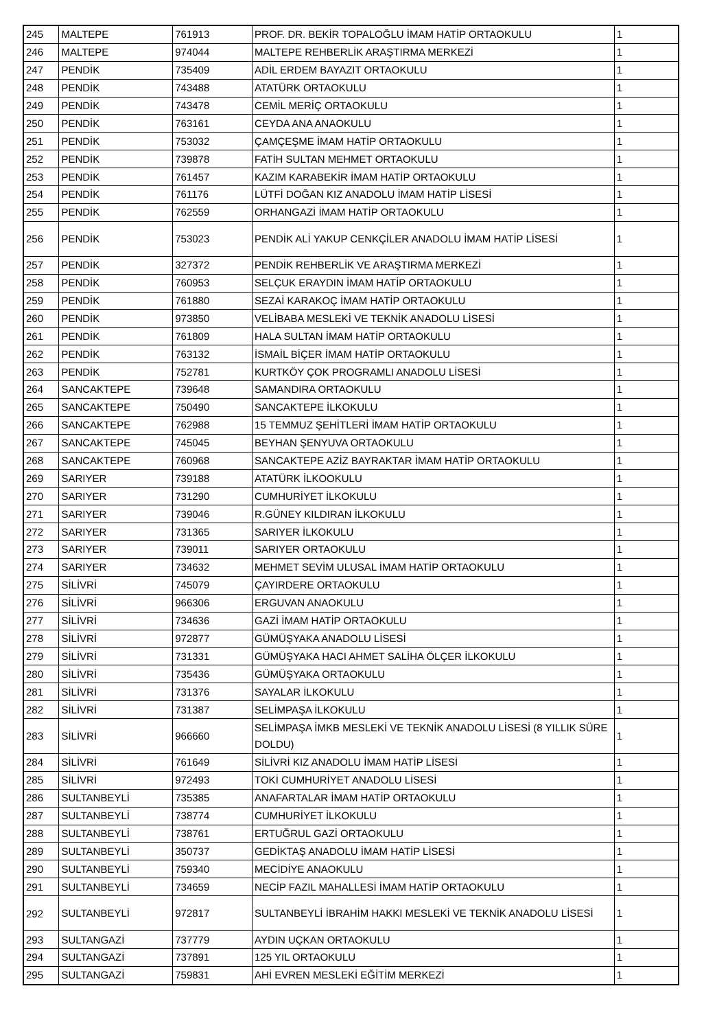| 245 | MALTEPE | 761913 | PROF. DR. BEKİR TOPALOĞLU İMAM HATİP ORTAOKULU | 1 |
| 246 | MALTEPE | 974044 | MALTEPE REHBERLİK ARAŞTIRMA MERKEZİ | 1 |
| 247 | PENDİK | 735409 | ADİL ERDEM BAYAZIT ORTAOKULU | 1 |
| 248 | PENDİK | 743488 | ATATÜRK ORTAOKULU | 1 |
| 249 | PENDİK | 743478 | CEMİL MERİÇ ORTAOKULU | 1 |
| 250 | PENDİK | 763161 | CEYDA ANA ANAOKULU | 1 |
| 251 | PENDİK | 753032 | ÇAMÇEŞME İMAM HATİP ORTAOKULU | 1 |
| 252 | PENDİK | 739878 | FATİH SULTAN MEHMET ORTAOKULU | 1 |
| 253 | PENDİK | 761457 | KAZIM KARABEKİR İMAM HATİP ORTAOKULU | 1 |
| 254 | PENDİK | 761176 | LÜTFİ DOĞAN KIZ ANADOLU İMAM HATİP LİSESİ | 1 |
| 255 | PENDİK | 762559 | ORHANGAZİ İMAM HATİP ORTAOKULU | 1 |
| 256 | PENDİK | 753023 | PENDİK ALİ YAKUP CENKÇİLER ANADOLU İMAM HATİP LİSESİ | 1 |
| 257 | PENDİK | 327372 | PENDİK REHBERLİK VE ARAŞTIRMA MERKEZİ | 1 |
| 258 | PENDİK | 760953 | SELÇUK ERAYDIN İMAM HATİP ORTAOKULU | 1 |
| 259 | PENDİK | 761880 | SEZAİ KARAKOÇ İMAM HATİP ORTAOKULU | 1 |
| 260 | PENDİK | 973850 | VELİBABA MESLEKİ VE TEKNİK ANADOLU LİSESİ | 1 |
| 261 | PENDİK | 761809 | HALA SULTAN İMAM HATİP ORTAOKULU | 1 |
| 262 | PENDİK | 763132 | İSMAİL BİÇER İMAM HATİP ORTAOKULU | 1 |
| 263 | PENDİK | 752781 | KURTKÖY ÇOK PROGRAMLI ANADOLU LİSESİ | 1 |
| 264 | SANCAKTEPE | 739648 | SAMANDIRA ORTAOKULU | 1 |
| 265 | SANCAKTEPE | 750490 | SANCAKTEPE İLKOKULU | 1 |
| 266 | SANCAKTEPE | 762988 | 15 TEMMUZ ŞEHİTLERİ İMAM HATİP ORTAOKULU | 1 |
| 267 | SANCAKTEPE | 745045 | BEYHAN ŞENYUVA ORTAOKULU | 1 |
| 268 | SANCAKTEPE | 760968 | SANCAKTEPE AZİZ BAYRAKTAR İMAM HATİP ORTAOKULU | 1 |
| 269 | SARIYER | 739188 | ATATÜRK İLKOOKULU | 1 |
| 270 | SARIYER | 731290 | CUMHURİYET İLKOKULU | 1 |
| 271 | SARIYER | 739046 | R.GÜNEY KILDIRAN İLKOKULU | 1 |
| 272 | SARIYER | 731365 | SARIYER İLKOKULU | 1 |
| 273 | SARIYER | 739011 | SARIYER ORTAOKULU | 1 |
| 274 | SARIYER | 734632 | MEHMET SEVİM ULUSAL İMAM HATİP ORTAOKULU | 1 |
| 275 | SİLİVRİ | 745079 | ÇAYIRDERE ORTAOKULU | 1 |
| 276 | SİLİVRİ | 966306 | ERGUVAN ANAOKULU | 1 |
| 277 | SİLİVRİ | 734636 | GAZİ İMAM HATİP ORTAOKULU | 1 |
| 278 | SİLİVRİ | 972877 | GÜMÜŞYAKA ANADOLU LİSESİ | 1 |
| 279 | SİLİVRİ | 731331 | GÜMÜŞYAKA HACI AHMET SALİHA ÖLÇER İLKOKULU | 1 |
| 280 | SİLİVRİ | 735436 | GÜMÜŞYAKA ORTAOKULU | 1 |
| 281 | SİLİVRİ | 731376 | SAYALAR İLKOKULU | 1 |
| 282 | SİLİVRİ | 731387 | SELİMPAŞA İLKOKULU | 1 |
| 283 | SİLİVRİ | 966660 | SELİMPAŞA İMKB MESLEKİ VE TEKNİK ANADOLU LİSESİ (8 YILLIK SÜRE DOLDU) | 1 |
| 284 | SİLİVRİ | 761649 | SİLİVRİ KIZ ANADOLU İMAM HATİP LİSESİ | 1 |
| 285 | SİLİVRİ | 972493 | TOKİ CUMHURİYET ANADOLU LİSESİ | 1 |
| 286 | SULTANBEYLİ | 735385 | ANAFARTALAR İMAM HATİP ORTAOKULU | 1 |
| 287 | SULTANBEYLİ | 738774 | CUMHURİYET İLKOKULU | 1 |
| 288 | SULTANBEYLİ | 738761 | ERTUĞRUL GAZİ ORTAOKULU | 1 |
| 289 | SULTANBEYLİ | 350737 | GEDİKTAŞ ANADOLU İMAM HATİP LİSESİ | 1 |
| 290 | SULTANBEYLİ | 759340 | MECİDİYE ANAOKULU | 1 |
| 291 | SULTANBEYLİ | 734659 | NECİP FAZIL MAHALLESİ İMAM HATİP ORTAOKULU | 1 |
| 292 | SULTANBEYLİ | 972817 | SULTANBEYLİ İBRAHİM HAKKI MESLEKİ VE TEKNİK ANADOLU LİSESİ | 1 |
| 293 | SULTANGAZİ | 737779 | AYDIN UÇKAN ORTAOKULU | 1 |
| 294 | SULTANGAZİ | 737891 | 125 YIL ORTAOKULU | 1 |
| 295 | SULTANGAZİ | 759831 | AHİ EVREN MESLEKİ EĞİTİM MERKEZİ | 1 |